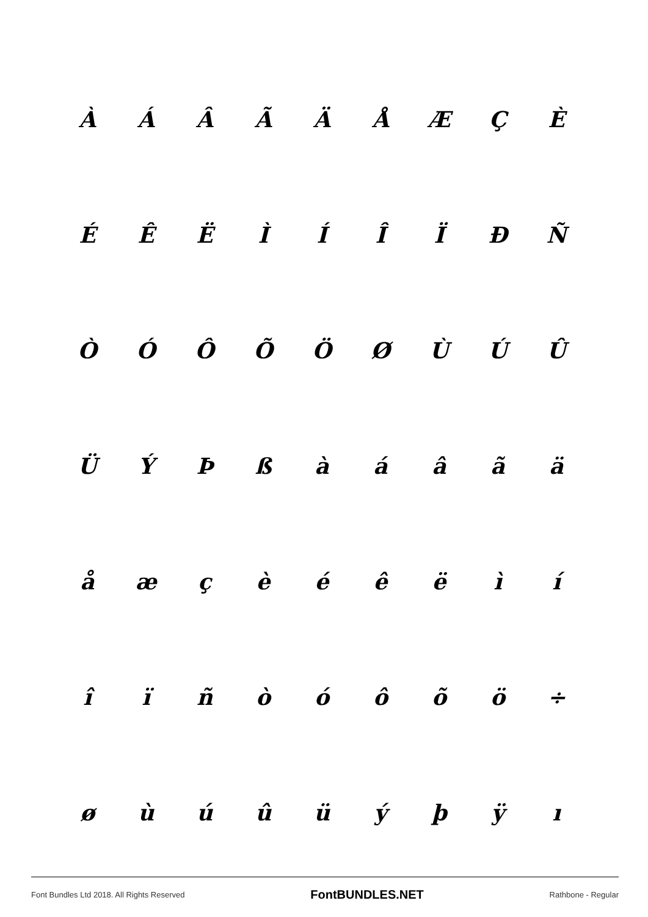| À | Á | Â | Ã | Ä | Å | Æ | Ç | È |
| É | Ê | Ë | Ì | Í | Î | Ï | Ð | Ñ |
| Ò | Ó | Ô | Õ | Ö | Ø | Ù | Ú | Û |
| Ü | Ý | Þ | ß | à | á | â | ã | ä |
| å | æ | ç | è | é | ê | ë | ì | í |
| î | ï | ñ | ò | ó | ô | õ | ö | ÷ |
| ø | ù | ú | û | ü | ý | þ | ÿ | ı |
Font Bundles Ltd 2018. All Rights Reserved FontBUNDLES.NET Rathbone - Regular